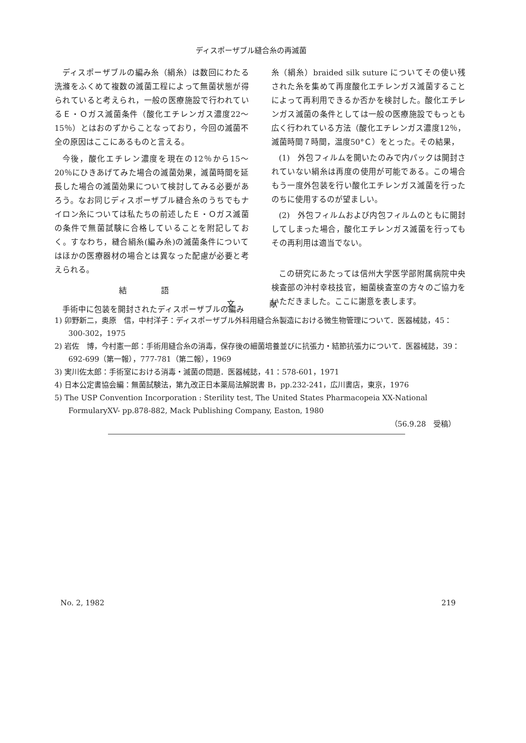ディスポーザブル縫合糸の再滅菌
ディスポーザブルの編み糸（絹糸）は数回にわたる洗滌をふくめて複数の滅菌工程によって無菌状態が得られていると考えられ，一般の医療施設で行われているＥ・Ｏガス滅菌条件（酸化エチレンガス濃度22～15％）とはおのずからことなっており，今回の滅菌不全の原因はここにあるものと言える。
今後，酸化エチレン濃度を現在の12％から15～20％にひきあげてみた場合の滅菌効果，滅菌時間を延長した場合の滅菌効果について検討してみる必要があろう。なお同じディスポーザブル縫合糸のうちでもナイロン糸については私たちの前述したＥ・Ｏガス滅菌の条件で無菌試験に合格していることを附記しておく。すなわち，縫合絹糸(編み糸)の滅菌条件についてはほかの医療器材の場合とは異なった配慮が必要と考えられる。
結 語
手術中に包装を開封されたディスポーザブルの編み
糸（絹糸）braided silk suture についてその使い残された糸を集めて再度酸化エチレンガス滅菌することによって再利用できるか否かを検討した。酸化エチレンガス滅菌の条件としては一般の医療施設でもっとも広く行われている方法（酸化エチレンガス濃度12％，滅菌時間７時間，温度50°Ｃ）をとった。その結果，
(1)　外包フィルムを開いたのみで内パックは開封されていない絹糸は再度の使用が可能である。この場合もう一度外包装を行い酸化エチレンガス滅菌を行ったのちに使用するのが望ましい。
(2)　外包フィルムおよび内包フィルムのともに開封してしまった場合，酸化エチレンガス滅菌を行ってもその再利用は適当でない。
この研究にあたっては信州大学医学部附属病院中央検査部の沖村幸枝技官，細菌検査室の方々のご協力をいただきました。ここに謝意を表します。
文 献
1) 卯野新二，奥原　信，中村洋子：ディスポーザブル外科用縫合糸製造における微生物管理について．医器械誌，45：300-302，1975
2) 岩佐　博，今村憲一郎：手術用縫合糸の消毒，保存後の細菌培養並びに抗張力・結節抗張力について．医器械誌，39：692-699（第一報），777-781（第二報），1969
3) 実川佐太郎：手術室における消毒・滅菌の問題．医器械誌，41：578-601，1971
4) 日本公定書協会編：無菌試験法，第九改正日本薬局法解説書 B，pp.232-241，広川書店，東京，1976
5) The USP Convention Incorporation : Sterility test, The United States Pharmacopeia XX-National FormularyXV- pp.878-882, Mack Publishing Company, Easton, 1980
（56.9.28　受稿）
No. 2, 1982 219